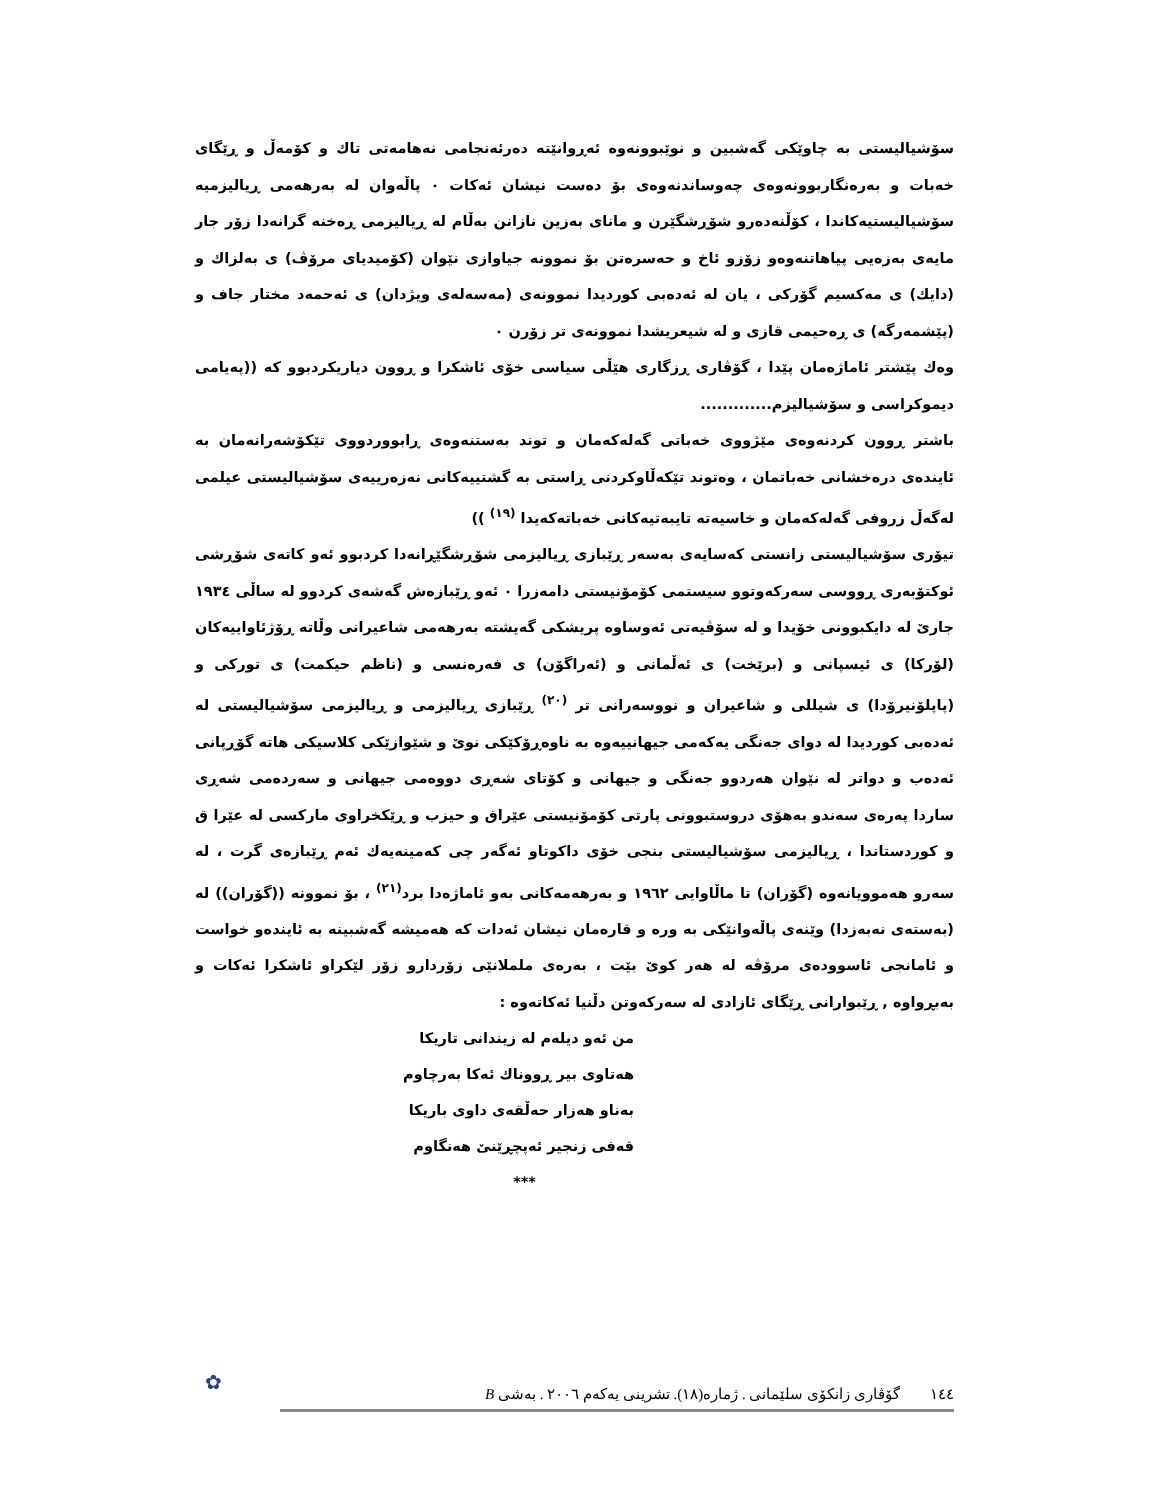سۆشیالیستی به چاوێکی گەشبین و نوێبوونەوە ئەڕوانێتە دەرئەنجامی نەهامەتی تاك و كۆمەڵ و ڕێگای خەبات و بەرەنگاربوونەوەی چەوساندنەوەی بۆ دەست نیشان ئەكات ٠ پاڵەوان لە بەرهەمی ڕیالیزمیە سۆشیالیستیەكاندا ، كۆڵنەدەرو شۆڕشگێرن و مانای بەزین نازانن بەڵام لە ڕیالیزمی ڕەخنە گرانەدا زۆر جار مایەی بەزەیی پیاهاتنەوەو زۆزو ئاخ و حەسرەتن بۆ نموونە جیاوازی نێوان (كۆمیدیای مرۆڤ) ی بەلزاك و (دایك) ی مەكسیم گۆركی ، یان لە ئەدەبی كوردیدا نموونەی (مەسەلەی ویژدان) ی ئەحمەد مختار جاف و (پێشمەرگە) ی ڕەحیمی قازی و لە شیعریشدا نموونەی تر زۆرن ٠
وەك پێشتر ئاماژەمان پێدا ، گۆڤاری ڕزگاری هێڵی سیاسی خۆی ئاشكرا و ڕوون دیاریكردبوو كە ((پەیامی دیموكراسی و سۆشیالیزم.............
باشتر ڕوون كردنەوەی مێژووی خەباتی گەلەكەمان و توند بەستنەوەی ڕابووردووی تێكۆشەرانەمان بە ئایندەی درەخشانی خەباتمان ، وەتوند تێكەڵاوكردنی ڕاستی بە گشتییەكانی نەزەرییەی سۆشیالیستی عیلمی لەگەڵ زروفی گەلەكەمان و خاسیەتە تایبەتیەكانی خەباتەكەیدا <sup>(١٩)</sup> ))
تیۆری سۆشیالیستی زانستی كەسایەی بەسەر ڕێبازی ڕیالیزمی شۆڕشگێڕانەدا كردبوو ئەو كاتەی شۆڕشی ئوكتۆبەری ڕووسی سەركەوتوو سیستمی كۆمۆنیستی دامەزرا ٠ ئەو ڕێبازەش گەشەی كردوو لە ساڵی ١٩٣٤ جارێ لە دایكبوونی خۆیدا و لە سۆڤیەتی ئەوساوە پریشكی گەیشتە بەرهەمی شاعیرانی وڵاتە ڕۆژئاواییەكان (لۆركا) ی ئیسپانی و (برێخت) ی ئەڵمانی و (ئەراگۆن) ی فەرەنسی و (ناظم حیكمت) ی توركی و (پاپلۆنیرۆدا) ی شیللی و شاعیران و نووسەرانی تر <sup>(٢٠)</sup> ڕێبازی ڕیالیزمی و ڕیالیزمی سۆشیالیستی لە ئەدەبی كوردیدا لە دوای جەنگی یەكەمی جیهانییەوە بە ناوەڕۆكێكی نوێ و شێوازێكی كلاسیكی هاتە گۆڕپانی ئەدەب و دواتر لە نێوان هەردوو جەنگی و جیهانی و كۆتای شەڕی دووەمی جیهانی و سەردەمی شەڕی ساردا پەرەی سەندو بەهۆی دروستبوونی پارتی كۆمۆنیستی عێراق و حیزب و ڕێكخراوی ماركسی لە عێرا ق و كوردستاندا ، ڕیالیزمی سۆشیالیستی بنجی خۆی داكوتاو ئەگەر چی كەمینەیەك ئەم ڕێبازەی گرت ، لە سەرو هەموویانەوە (گۆران) تا ماڵاوایی ١٩٦٢ و بەرهەمەكانی بەو ئاماژەدا برد<sup>(٢١)</sup> ، بۆ نموونە ((گۆران)) لە (بەستەی نەبەزدا) وێنەی پاڵەوانێكی بە ورە و قارەمان نیشان ئەدات كە هەمیشە گەشبینە بە ئایندەو خواست و ئامانجی ئاسوودەی مرۆڤە لە هەر كوێ بێت ، بەرەی ململانێی زۆردارو زۆر لێكراو ئاشكرا ئەكات و بەبڕواوە , ڕێبوارانی ڕێگای ئازادی لە سەركەوتن دڵنیا ئەكاتەوە :
من ئەو دیلەم لە زیندانی تاریكا
هەتاوی بیر ڕووناك ئەكا بەرچاوم
بەناو هەزار حەڵقەی داوی باریكا
قەفی زنجیر ئەپچڕێنێ هەنگاوم
***
١٤٤ گۆڤاری زانكۆی سلێمانی . ژمارە(١٨). تشرینی یەكەم ٢٠٠٦ . بەشی B
✿